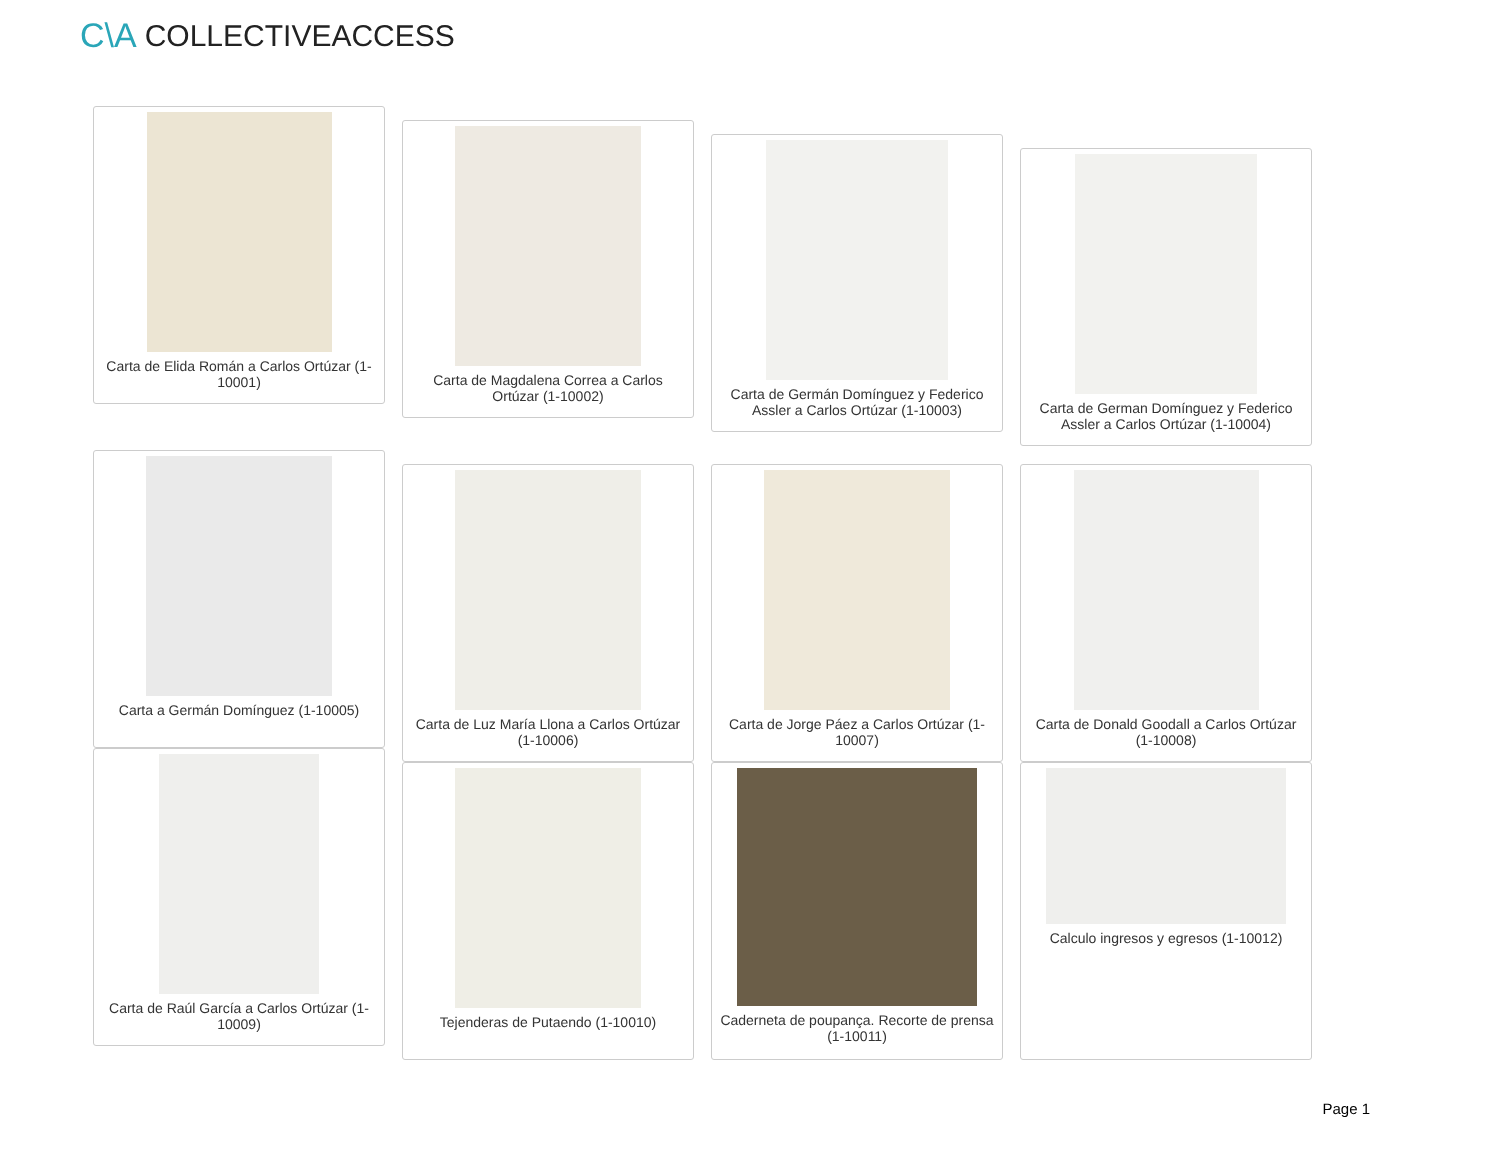C\A COLLECTIVEACCESS
Carta de Elida Román a Carlos Ortúzar (1-10001)
Carta de Magdalena Correa a Carlos Ortúzar (1-10002)
Carta de Germán Domínguez y Federico Assler a Carlos Ortúzar (1-10003)
Carta de German Domínguez y Federico Assler a Carlos Ortúzar (1-10004)
Carta a Germán Domínguez (1-10005)
Carta de Luz María Llona a Carlos Ortúzar (1-10006)
Carta de Jorge Páez a Carlos Ortúzar (1-10007)
Carta de Donald Goodall a Carlos Ortúzar (1-10008)
Carta de Raúl García a Carlos Ortúzar (1-10009)
Tejenderas de Putaendo (1-10010) Caderneta de poupança. Recorte de prensa (1-10011)
Calculo ingresos y egresos (1-10012)
Page 1